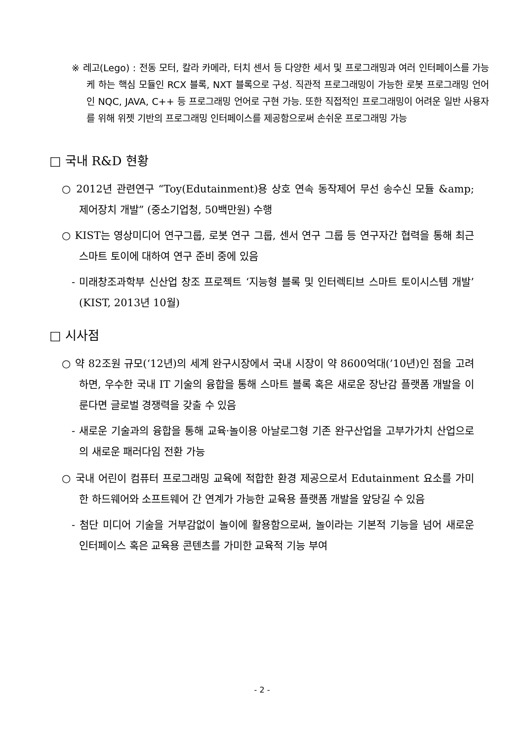※ 레고(Lego) : 전동 모터, 칼라 카메라, 터치 센서 등 다양한 세서 및 프로그래밍과 여러 인터페이스를 가능케 하는 핵심 모듈인 RCX 블록, NXT 블록으로 구성. 직관적 프로그래밍이 가능한 로봇 프로그래밍 언어인 NQC, JAVA, C++ 등 프로그래밍 언어로 구현 가능. 또한 직접적인 프로그래밍이 어려운 일반 사용자를 위해 위젯 기반의 프로그래밍 인터페이스를 제공함으로써 손쉬운 프로그래밍 가능
□ 국내 R&D 현황
○ 2012년 관련연구 “Toy(Edutainment)용 상호 연속 동작제어 무선 송수신 모듈 &amp; 제어장치 개발” (중소기업청, 50백만원) 수행
○ KIST는 영상미디어 연구그룹, 로봇 연구 그룹, 센서 연구 그룹 등 연구자간 협력을 통해 최근 스마트 토이에 대하여 연구 준비 중에 있음
- 미래창조과학부 신산업 창조 프로젝트 ‘지능형 블록 및 인터렉티브 스마트 토이시스템 개발’ (KIST, 2013년 10월)
□ 시사점
○ 약 82조원 규모(‘12년)의 세계 완구시장에서 국내 시장이 약 8600억대(’10년)인 점을 고려하면, 우수한 국내 IT 기술의 융합을 통해 스마트 블록 혹은 새로운 장난감 플랫폼 개발을 이룬다면 글로벌 경쟁력을 갖출 수 있음
- 새로운 기술과의 융합을 통해 교육·놀이용 아날로그형 기존 완구산업을 고부가가치 산업으로의 새로운 패러다임 전환 가능
○ 국내 어린이 컴퓨터 프로그래밍 교육에 적합한 환경 제공으로서 Edutainment 요소를 가미한 하드웨어와 소프트웨어 간 연계가 가능한 교육용 플랫폼 개발을 앞당길 수 있음
- 첨단 미디어 기술을 거부감없이 놀이에 활용함으로써, 놀이라는 기본적 기능을 넘어 새로운 인터페이스 혹은 교육용 콘텐츠를 가미한 교육적 기능 부여
- 2 -